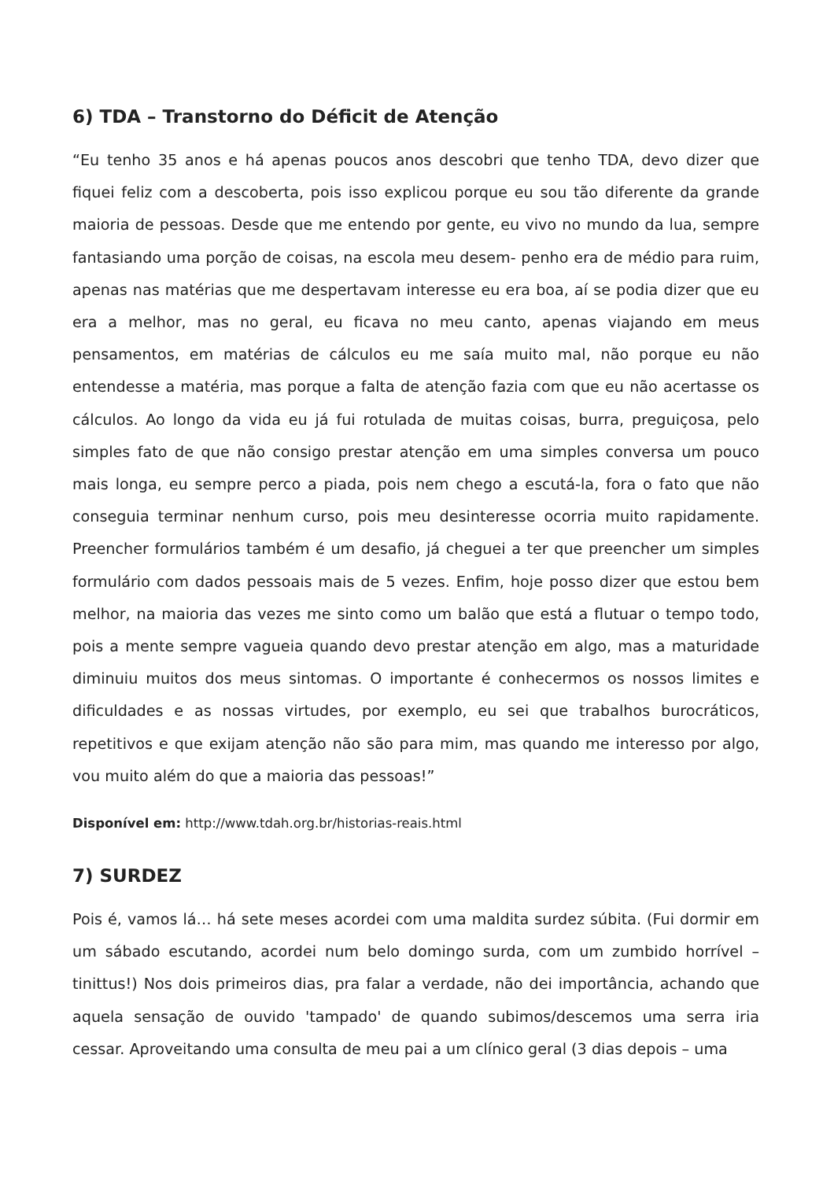6) TDA – Transtorno do Déficit de Atenção
“Eu tenho 35 anos e há apenas poucos anos descobri que tenho TDA, devo dizer que fiquei feliz com a descoberta, pois isso explicou porque eu sou tão diferente da grande maioria de pessoas. Desde que me entendo por gente, eu vivo no mundo da lua, sempre fantasiando uma porção de coisas, na escola meu desem- penho era de médio para ruim, apenas nas matérias que me despertavam interesse eu era boa, aí se podia dizer que eu era a melhor, mas no geral, eu ficava no meu canto, apenas viajando em meus pensamentos, em matérias de cálculos eu me saía muito mal, não porque eu não entendesse a matéria, mas porque a falta de atenção fazia com que eu não acertasse os cálculos. Ao longo da vida eu já fui rotulada de muitas coisas, burra, preguiçosa, pelo simples fato de que não consigo prestar atenção em uma simples conversa um pouco mais longa, eu sempre perco a piada, pois nem chego a escutá-la, fora o fato que não conseguia terminar nenhum curso, pois meu desinteresse ocorria muito rapidamente. Preencher formulários também é um desafio, já cheguei a ter que preencher um simples formulário com dados pessoais mais de 5 vezes. Enfim, hoje posso dizer que estou bem melhor, na maioria das vezes me sinto como um balão que está a flutuar o tempo todo, pois a mente sempre vagueia quando devo prestar atenção em algo, mas a maturidade diminuiu muitos dos meus sintomas. O importante é conhecermos os nossos limites e dificuldades e as nossas virtudes, por exemplo, eu sei que trabalhos burocráticos, repetitivos e que exijam atenção não são para mim, mas quando me interesso por algo, vou muito além do que a maioria das pessoas!”
Disponível em: http://www.tdah.org.br/historias-reais.html
7) SURDEZ
Pois é, vamos lá… há sete meses acordei com uma maldita surdez súbita. (Fui dormir em um sábado escutando, acordei num belo domingo surda, com um zumbido horrível – tinittus!) Nos dois primeiros dias, pra falar a verdade, não dei importância, achando que aquela sensação de ouvido 'tampado' de quando subimos/descemos uma serra iria cessar. Aproveitando uma consulta de meu pai a um clínico geral (3 dias depois – uma